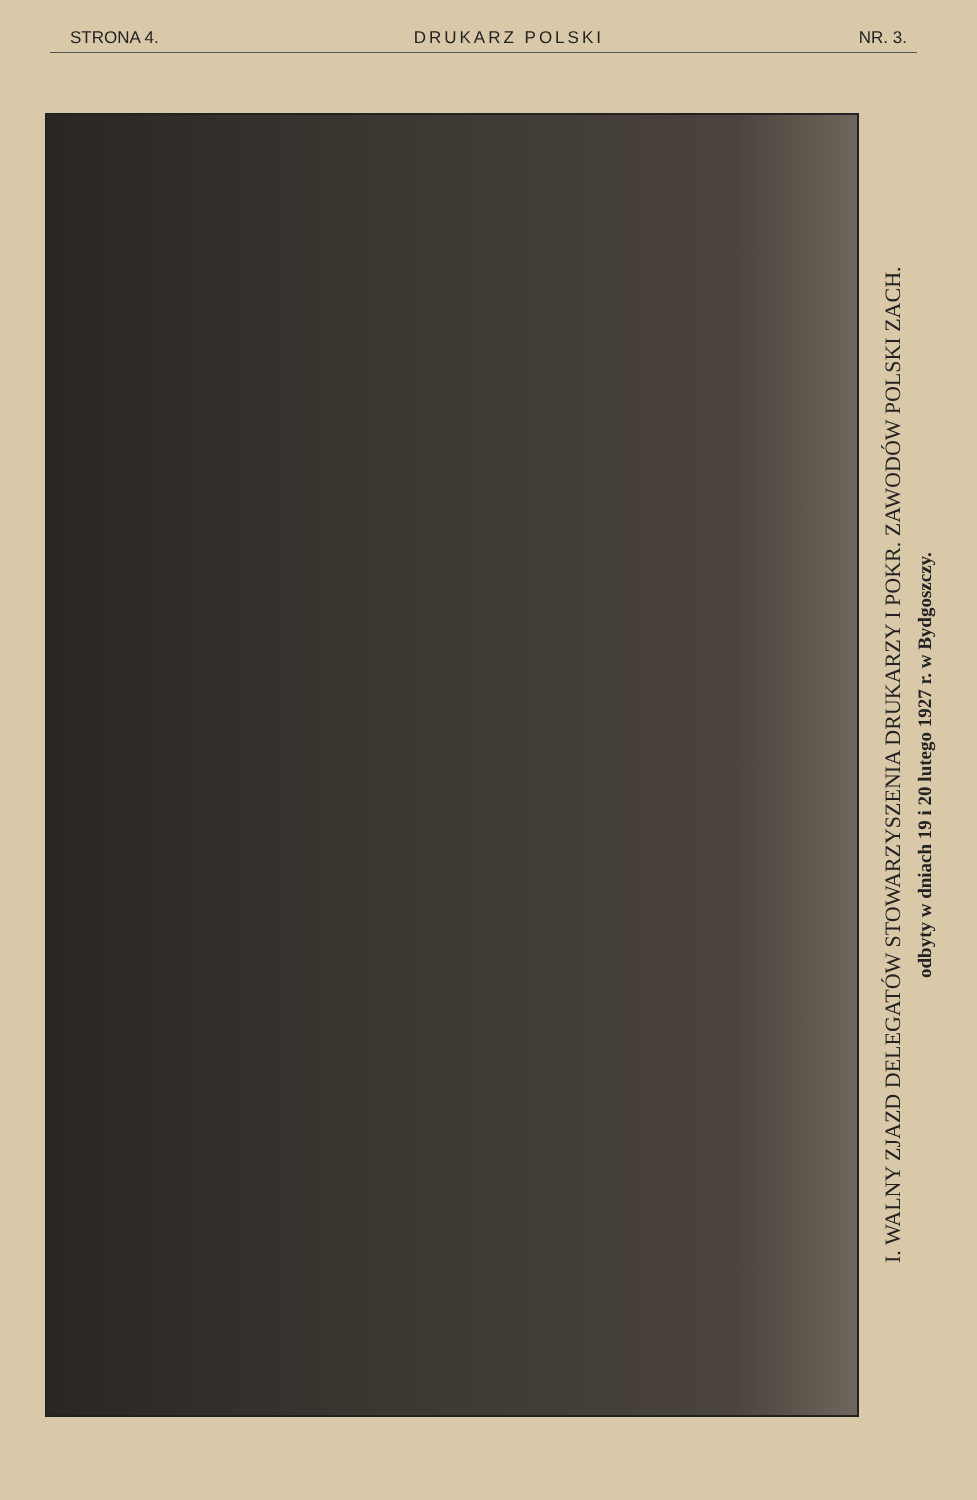STRONA 4. DRUKARZ POLSKI NR. 3.
I. WALNY ZJAZD DELEGATÓW STOWARZYSZENIA DRUKARZY I POKR. ZAWODÓW POLSKI ZACH.
odbyty w dniach 19 i 20 lutego 1927 r. w Bydgoszczy.